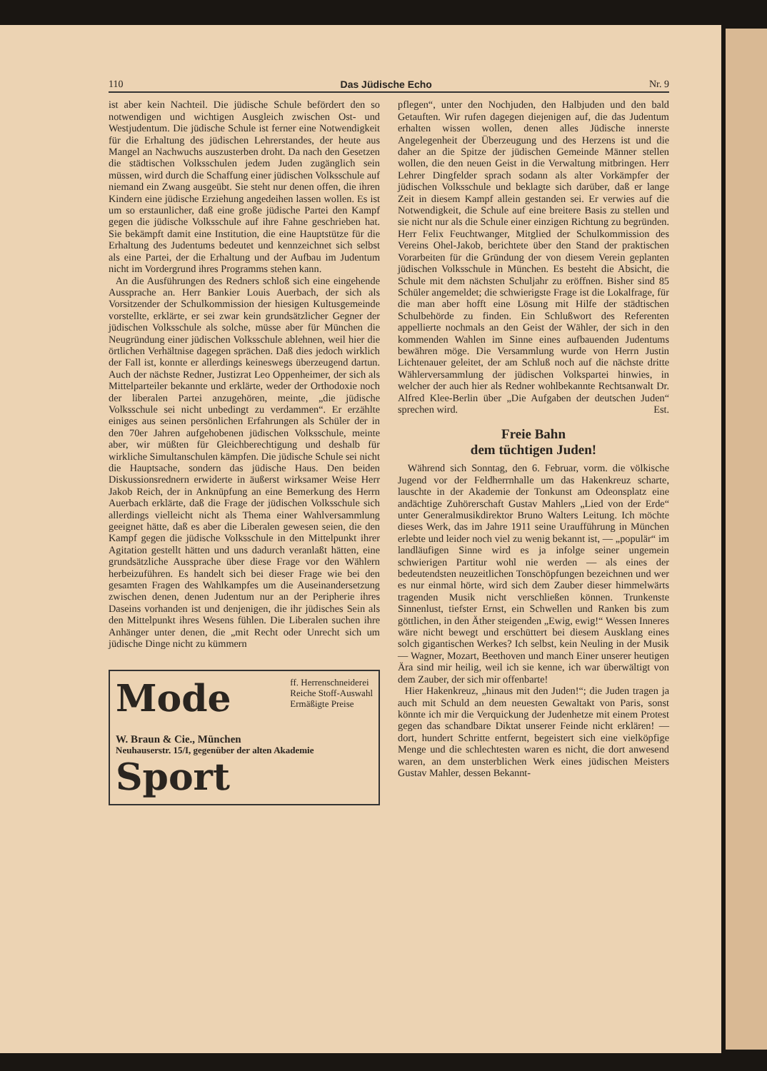110 Das Jüdische Echo Nr. 9
ist aber kein Nachteil. Die jüdische Schule befördert den so notwendigen und wichtigen Ausgleich zwischen Ost- und Westjudentum. Die jüdische Schule ist ferner eine Notwendigkeit für die Erhaltung des jüdischen Lehrerstandes, der heute aus Mangel an Nachwuchs auszusterben droht. Da nach den Gesetzen die städtischen Volksschulen jedem Juden zugänglich sein müssen, wird durch die Schaffung einer jüdischen Volksschule auf niemand ein Zwang ausgeübt. Sie steht nur denen offen, die ihren Kindern eine jüdische Erziehung angedeihen lassen wollen. Es ist um so erstaunlicher, daß eine große jüdische Partei den Kampf gegen die jüdische Volksschule auf ihre Fahne geschrieben hat. Sie bekämpft damit eine Institution, die eine Hauptstütze für die Erhaltung des Judentums bedeutet und kennzeichnet sich selbst als eine Partei, der die Erhaltung und der Aufbau im Judentum nicht im Vordergrund ihres Programms stehen kann.
An die Ausführungen des Redners schloß sich eine eingehende Aussprache an. Herr Bankier Louis Auerbach, der sich als Vorsitzender der Schulkommission der hiesigen Kultusgemeinde vorstellte, erklärte, er sei zwar kein grundsätzlicher Gegner der jüdischen Volksschule als solche, müsse aber für München die Neugründung einer jüdischen Volksschule ablehnen, weil hier die örtlichen Verhältnise dagegen sprächen. Daß dies jedoch wirklich der Fall ist, konnte er allerdings keineswegs überzeugend dartun. Auch der nächste Redner, Justizrat Leo Oppenheimer, der sich als Mittelparteiler bekannte und erklärte, weder der Orthodoxie noch der liberalen Partei anzugehören, meinte, „die jüdische Volksschule sei nicht unbedingt zu verdammen“. Er erzählte einiges aus seinen persönlichen Erfahrungen als Schüler der in den 70er Jahren aufgehobenen jüdischen Volksschule, meinte aber, wir müßten für Gleichberechtigung und deshalb für wirkliche Simultanschulen kämpfen. Die jüdische Schule sei nicht die Hauptsache, sondern das jüdische Haus. Den beiden Diskussionsrednern erwiderte in äußerst wirksamer Weise Herr Jakob Reich, der in Anknüpfung an eine Bemerkung des Herrn Auerbach erklärte, daß die Frage der jüdischen Volksschule sich allerdings vielleicht nicht als Thema einer Wahlversammlung geeignet hätte, daß es aber die Liberalen gewesen seien, die den Kampf gegen die jüdische Volksschule in den Mittelpunkt ihrer Agitation gestellt hätten und uns dadurch veranlaßt hätten, eine grundsätzliche Aussprache über diese Frage vor den Wählern herbeizuführen. Es handelt sich bei dieser Frage wie bei den gesamten Fragen des Wahlkampfes um die Auseinandersetzung zwischen denen, denen Judentum nur an der Peripherie ihres Daseins vorhanden ist und denjenigen, die ihr jüdisches Sein als den Mittelpunkt ihres Wesens fühlen. Die Liberalen suchen ihre Anhänger unter denen, die „mit Recht oder Unrecht sich um jüdische Dinge nicht zu kümmern
Mode
ff. Herrenschneiderei
Reiche Stoff-Auswahl
Ermäßigte Preise
W. Braun & Cie., München
Neuhauserstr. 15/I, gegenüber der alten Akademie
Sport
pflegen“, unter den Nochjuden, den Halbjuden und den bald Getauften. Wir rufen dagegen diejenigen auf, die das Judentum erhalten wissen wollen, denen alles Jüdische innerste Angelegenheit der Überzeugung und des Herzens ist und die daher an die Spitze der jüdischen Gemeinde Männer stellen wollen, die den neuen Geist in die Verwaltung mitbringen. Herr Lehrer Dingfelder sprach sodann als alter Vorkämpfer der jüdischen Volksschule und beklagte sich darüber, daß er lange Zeit in diesem Kampf allein gestanden sei. Er verwies auf die Notwendigkeit, die Schule auf eine breitere Basis zu stellen und sie nicht nur als die Schule einer einzigen Richtung zu begründen. Herr Felix Feuchtwanger, Mitglied der Schulkommission des Vereins Ohel-Jakob, berichtete über den Stand der praktischen Vorarbeiten für die Gründung der von diesem Verein geplanten jüdischen Volksschule in München. Es besteht die Absicht, die Schule mit dem nächsten Schuljahr zu eröffnen. Bisher sind 85 Schüler angemeldet; die schwierigste Frage ist die Lokalfrage, für die man aber hofft eine Lösung mit Hilfe der städtischen Schulbehörde zu finden. Ein Schlußwort des Referenten appellierte nochmals an den Geist der Wähler, der sich in den kommenden Wahlen im Sinne eines aufbauenden Judentums bewähren möge. Die Versammlung wurde von Herrn Justin Lichtenauer geleitet, der am Schluß noch auf die nächste dritte Wählerversammlung der jüdischen Volkspartei hinwies, in welcher der auch hier als Redner wohlbekannte Rechtsanwalt Dr. Alfred Klee-Berlin über „Die Aufgaben der deutschen Juden“ sprechen wird. Est.
Freie Bahn
dem tüchtigen Juden!
Während sich Sonntag, den 6. Februar, vorm. die völkische Jugend vor der Feldherrnhalle um das Hakenkreuz scharte, lauschte in der Akademie der Tonkunst am Odeonsplatz eine andächtige Zuhörerschaft Gustav Mahlers „Lied von der Erde“ unter Generalmusikdirektor Bruno Walters Leitung. Ich möchte dieses Werk, das im Jahre 1911 seine Uraufführung in München erlebte und leider noch viel zu wenig bekannt ist, — „populär“ im landläufigen Sinne wird es ja infolge seiner ungemein schwierigen Partitur wohl nie werden — als eines der bedeutendsten neuzeitlichen Tonschöpfungen bezeichnen und wer es nur einmal hörte, wird sich dem Zauber dieser himmelwärts tragenden Musik nicht verschließen können. Trunkenste Sinnenlust, tiefster Ernst, ein Schwellen und Ranken bis zum göttlichen, in den Äther steigenden „Ewig, ewig!“ Wessen Inneres wäre nicht bewegt und erschüttert bei diesem Ausklang eines solch gigantischen Werkes? Ich selbst, kein Neuling in der Musik — Wagner, Mozart, Beethoven und manch Einer unserer heutigen Ära sind mir heilig, weil ich sie kenne, ich war überwältigt von dem Zauber, der sich mir offenbarte!
Hier Hakenkreuz, „hinaus mit den Juden!“; die Juden tragen ja auch mit Schuld an dem neuesten Gewaltakt von Paris, sonst könnte ich mir die Verquickung der Judenhetze mit einem Protest gegen das schandbare Diktat unserer Feinde nicht erklären! — dort, hundert Schritte entfernt, begeistert sich eine vielköpfige Menge und die schlechtesten waren es nicht, die dort anwesend waren, an dem unsterblichen Werk eines jüdischen Meisters Gustav Mahler, dessen Bekannt-